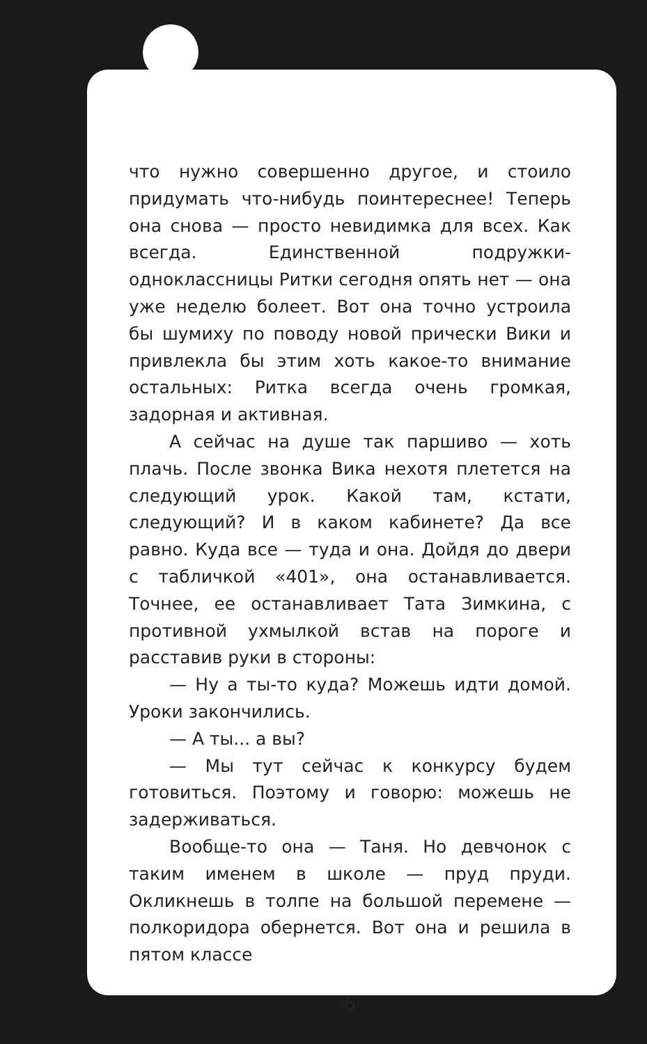что нужно совершенно другое, и стоило придумать что-нибудь поинтереснее! Теперь она снова — просто невидимка для всех. Как всегда. Единственной подружки-одноклассницы Ритки сегодня опять нет — она уже неделю болеет. Вот она точно устроила бы шумиху по поводу новой прически Вики и привлекла бы этим хоть какое-то внимание остальных: Ритка всегда очень громкая, задорная и активная.
А сейчас на душе так паршиво — хоть плачь. После звонка Вика нехотя плетется на следующий урок. Какой там, кстати, следующий? И в каком кабинете? Да все равно. Куда все — туда и она. Дойдя до двери с табличкой «401», она останавливается. Точнее, ее останавливает Тата Зимкина, с противной ухмылкой встав на пороге и расставив руки в стороны:
— Ну а ты-то куда? Можешь идти домой. Уроки закончились.
— А ты... а вы?
— Мы тут сейчас к конкурсу будем готовиться. Поэтому и говорю: можешь не задерживаться.
Вообще-то она — Таня. Но девчонок с таким именем в школе — пруд пруди. Окликнешь в толпе на большой перемене — полкоридора обернется. Вот она и решила в пятом классе
6